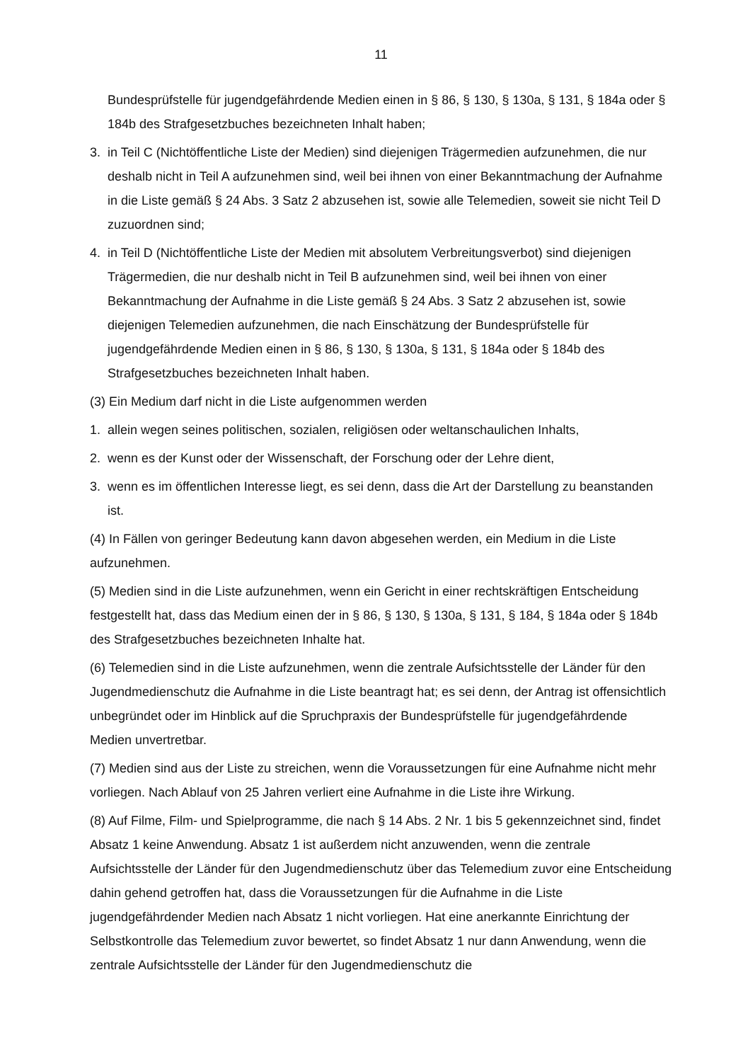11
Bundesprüfstelle für jugendgefährdende Medien einen in § 86, § 130, § 130a, § 131, § 184a oder § 184b des Strafgesetzbuches bezeichneten Inhalt haben;
3. in Teil C (Nichtöffentliche Liste der Medien) sind diejenigen Trägermedien aufzunehmen, die nur deshalb nicht in Teil A aufzunehmen sind, weil bei ihnen von einer Bekanntmachung der Aufnahme in die Liste gemäß § 24 Abs. 3 Satz 2 abzusehen ist, sowie alle Telemedien, soweit sie nicht Teil D zuzuordnen sind;
4. in Teil D (Nichtöffentliche Liste der Medien mit absolutem Verbreitungsverbot) sind diejenigen Trägermedien, die nur deshalb nicht in Teil B aufzunehmen sind, weil bei ihnen von einer Bekanntmachung der Aufnahme in die Liste gemäß § 24 Abs. 3 Satz 2 abzusehen ist, sowie diejenigen Telemedien aufzunehmen, die nach Einschätzung der Bundesprüfstelle für jugendgefährdende Medien einen in § 86, § 130, § 130a, § 131, § 184a oder § 184b des Strafgesetzbuches bezeichneten Inhalt haben.
(3) Ein Medium darf nicht in die Liste aufgenommen werden
1. allein wegen seines politischen, sozialen, religiösen oder weltanschaulichen Inhalts,
2. wenn es der Kunst oder der Wissenschaft, der Forschung oder der Lehre dient,
3. wenn es im öffentlichen Interesse liegt, es sei denn, dass die Art der Darstellung zu beanstanden ist.
(4) In Fällen von geringer Bedeutung kann davon abgesehen werden, ein Medium in die Liste aufzunehmen.
(5) Medien sind in die Liste aufzunehmen, wenn ein Gericht in einer rechtskräftigen Entscheidung festgestellt hat, dass das Medium einen der in § 86, § 130, § 130a, § 131, § 184, § 184a oder § 184b des Strafgesetzbuches bezeichneten Inhalte hat.
(6) Telemedien sind in die Liste aufzunehmen, wenn die zentrale Aufsichtsstelle der Länder für den Jugendmedienschutz die Aufnahme in die Liste beantragt hat; es sei denn, der Antrag ist offensichtlich unbegründet oder im Hinblick auf die Spruchpraxis der Bundesprüfstelle für jugendgefährdende Medien unvertretbar.
(7) Medien sind aus der Liste zu streichen, wenn die Voraussetzungen für eine Aufnahme nicht mehr vorliegen. Nach Ablauf von 25 Jahren verliert eine Aufnahme in die Liste ihre Wirkung.
(8) Auf Filme, Film- und Spielprogramme, die nach § 14 Abs. 2 Nr. 1 bis 5 gekennzeichnet sind, findet Absatz 1 keine Anwendung. Absatz 1 ist außerdem nicht anzuwenden, wenn die zentrale Aufsichtsstelle der Länder für den Jugendmedienschutz über das Telemedium zuvor eine Entscheidung dahin gehend getroffen hat, dass die Voraussetzungen für die Aufnahme in die Liste jugendgefährdender Medien nach Absatz 1 nicht vorliegen. Hat eine anerkannte Einrichtung der Selbstkontrolle das Telemedium zuvor bewertet, so findet Absatz 1 nur dann Anwendung, wenn die zentrale Aufsichtsstelle der Länder für den Jugendmedienschutz die